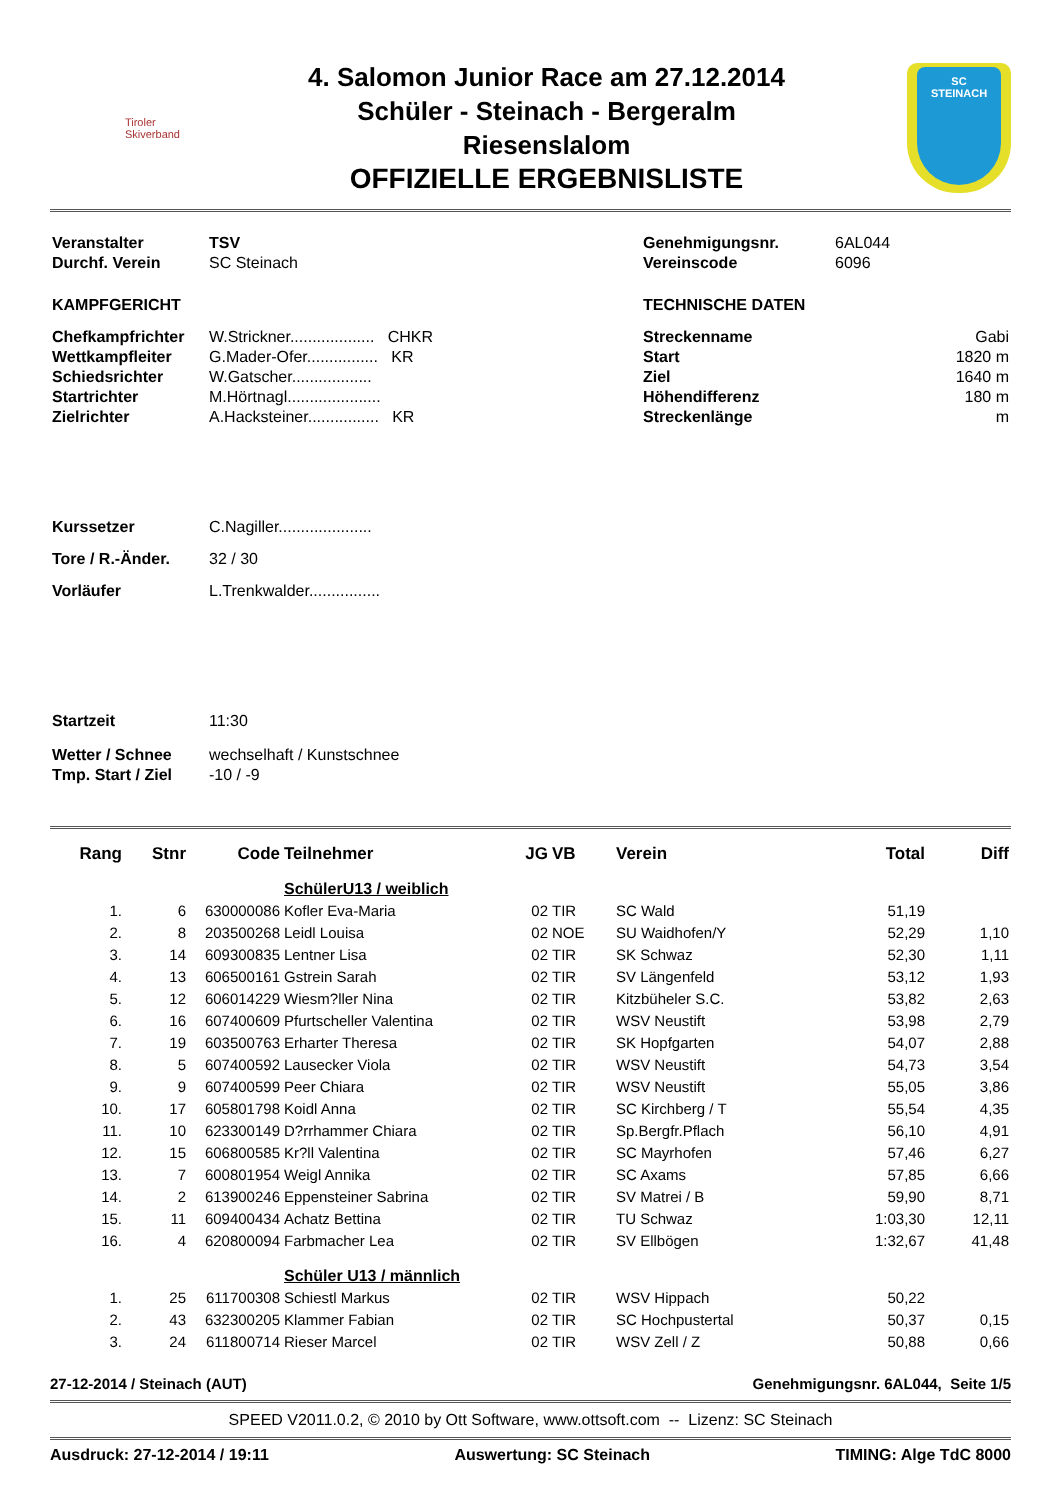Tiroler
Skiverband
4. Salomon Junior Race am 27.12.2014
Schüler - Steinach - Bergeralm
Riesenslalom
OFFIZIELLE ERGEBNISLISTE
SC
STEINACH
| Veranstalter | TSV |
| Durchf. Verein | SC Steinach |
| KAMPFGERICHT | |
| Chefkampfrichter | W.Strickner................... CHKR |
| Wettkampfleiter | G.Mader-Ofer................ KR |
| Schiedsrichter | W.Gatscher.................. |
| Startrichter | M.Hörtnagl..................... |
| Zielrichter | A.Hacksteiner................ KR |
| Kurssetzer | C.Nagiller..................... |
| Tore / R.-Änder. | 32 / 30 |
| Vorläufer | L.Trenkwalder................ |
| Startzeit | 11:30 |
| Wetter / Schnee | wechselhaft / Kunstschnee |
| Tmp. Start / Ziel | -10 / -9 |
| Genehmigungsnr. | 6AL044 |
| Vereinscode | 6096 |
| TECHNISCHE DATEN | |
| Streckenname | Gabi |
| Start | 1820 m |
| Ziel | 1640 m |
| Höhendifferenz | 180 m |
| Streckenlänge | m |
| Rang | Stnr | Code | Teilnehmer | JG | VB | Verein | Total | Diff |
| --- | --- | --- | --- | --- | --- | --- | --- | --- |
| | | | SchülerU13 / weiblich | | | | | |
| 1. | 6 | 630000086 | Kofler Eva-Maria | 02 | TIR | SC Wald | 51,19 | |
| 2. | 8 | 203500268 | Leidl Louisa | 02 | NOE | SU Waidhofen/Y | 52,29 | 1,10 |
| 3. | 14 | 609300835 | Lentner Lisa | 02 | TIR | SK Schwaz | 52,30 | 1,11 |
| 4. | 13 | 606500161 | Gstrein Sarah | 02 | TIR | SV Längenfeld | 53,12 | 1,93 |
| 5. | 12 | 606014229 | Wiesm?ller Nina | 02 | TIR | Kitzbüheler S.C. | 53,82 | 2,63 |
| 6. | 16 | 607400609 | Pfurtscheller Valentina | 02 | TIR | WSV Neustift | 53,98 | 2,79 |
| 7. | 19 | 603500763 | Erharter Theresa | 02 | TIR | SK Hopfgarten | 54,07 | 2,88 |
| 8. | 5 | 607400592 | Lausecker Viola | 02 | TIR | WSV Neustift | 54,73 | 3,54 |
| 9. | 9 | 607400599 | Peer Chiara | 02 | TIR | WSV Neustift | 55,05 | 3,86 |
| 10. | 17 | 605801798 | Koidl Anna | 02 | TIR | SC Kirchberg / T | 55,54 | 4,35 |
| 11. | 10 | 623300149 | D?rrhammer Chiara | 02 | TIR | Sp.Bergfr.Pflach | 56,10 | 4,91 |
| 12. | 15 | 606800585 | Kr?ll Valentina | 02 | TIR | SC Mayrhofen | 57,46 | 6,27 |
| 13. | 7 | 600801954 | Weigl Annika | 02 | TIR | SC Axams | 57,85 | 6,66 |
| 14. | 2 | 613900246 | Eppensteiner Sabrina | 02 | TIR | SV Matrei / B | 59,90 | 8,71 |
| 15. | 11 | 609400434 | Achatz Bettina | 02 | TIR | TU Schwaz | 1:03,30 | 12,11 |
| 16. | 4 | 620800094 | Farbmacher Lea | 02 | TIR | SV Ellbögen | 1:32,67 | 41,48 |
| | | | Schüler U13 / männlich | | | | | |
| 1. | 25 | 611700308 | Schiestl Markus | 02 | TIR | WSV Hippach | 50,22 | |
| 2. | 43 | 632300205 | Klammer Fabian | 02 | TIR | SC Hochpustertal | 50,37 | 0,15 |
| 3. | 24 | 611800714 | Rieser Marcel | 02 | TIR | WSV Zell / Z | 50,88 | 0,66 |
27-12-2014 / Steinach (AUT) Genehmigungsnr. 6AL044, Seite 1/5
SPEED V2011.0.2, © 2010 by Ott Software, www.ottsoft.com -- Lizenz: SC Steinach
Ausdruck: 27-12-2014 / 19:11 Auswertung: SC Steinach TIMING: Alge TdC 8000